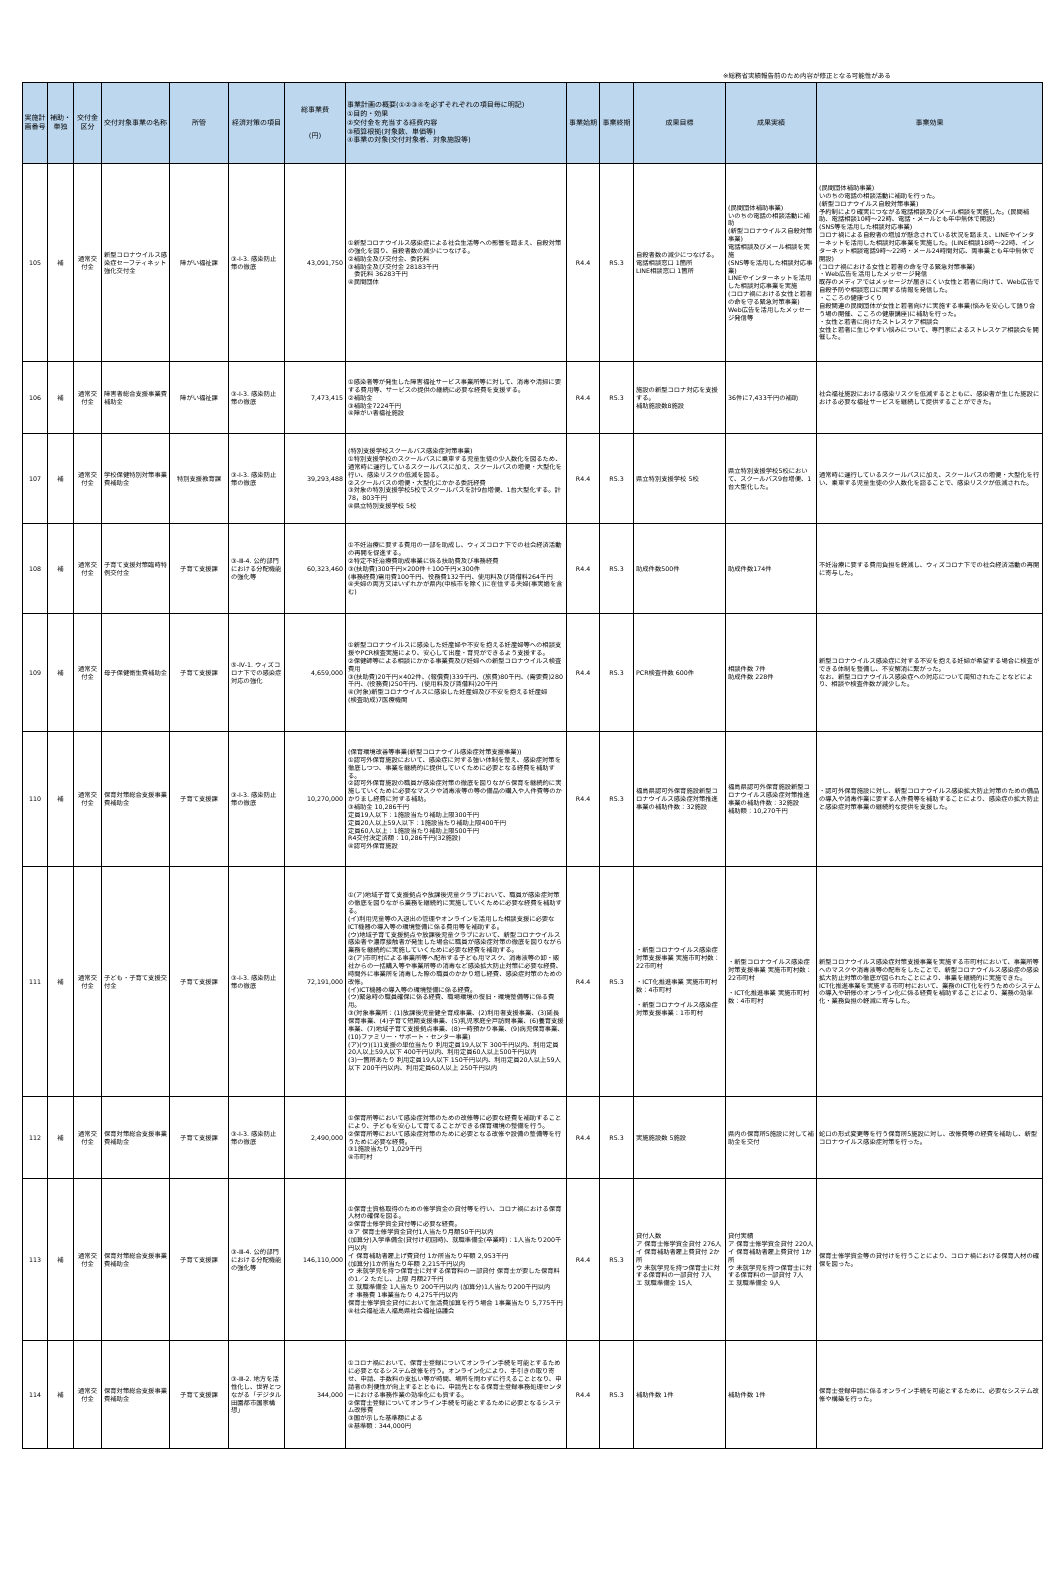※総務省実績報告前のため内容が修正となる可能性がある
| 実施計画番号 | 補助・単独 | 交付金区分 | 交付対象事業の名称 | 所管 | 経済対策の項目 | 総事業費 (円) | 事業計画の概要(①②③④を必ずそれぞれの項目毎に明記) ①目的・効果 ②交付金を充当する経費内容 ③積算根拠(対象数、単価等) ④事業の対象(交付対象者、対象施設等) | 事業始期 | 事業終期 | 成果目標 | 成果実績 | 事業効果 |
| --- | --- | --- | --- | --- | --- | --- | --- | --- | --- | --- | --- | --- |
| 105 | 補 | 通常交付金 | 新型コロナウイルス感染症セーフティネット強化交付金 | 障がい福祉課 | ③-Ⅰ-3. 感染防止策の徹底 | 43,091,750 | ①新型コロナウイルス感染症による社会生活等への影響を踏まえ、自殺対策の強化を図り、自殺者数の減少につなげる。 ②補助金及び交付金、委託料 ③補助金及び交付金 28183千円 委託料 36283千円 ④民間団体 | R4.4 | R5.3 | 自殺者数の減少につなげる。 電話相談窓口 1箇所 LINE相談窓口 1箇所 | (民間団体補助事業) いのちの電話の相談活動に補助 (新型コロナウイルス自殺対策事業) 電話相談及びメール相談を実施 (SNS等を活用した相談対応事業) LINEやインターネットを活用した相談対応事業を実施 (コロナ禍における女性と若者の命を守る緊急対策事業) Web広告を活用したメッセージ発信等 | (民間団体補助事業) いのちの電話の相談活動に補助を行った。 (新型コロナウイルス自殺対策事業) 予約制により確実につながる電話相談及びメール相談を実施した。(民間補助、電話相談10時～22時、電話・メールとも年中無休で開設) (SNS等を活用した相談対応事業) コロナ禍による自殺者の増加が懸念されている状況を踏まえ、LINEやインターネットを活用した相談対応事業を実施した。(LINE相談18時～22時、インターネット相談電話9時～22時・メール24時間対応、両事業とも年中無休で開設) (コロナ禍における女性と若者の命を守る緊急対策事業) ・Web広告を活用したメッセージ発信 既存のメディアではメッセージが届きにくい女性と若者に向けて、Web広告で自殺予防や相談窓口に関する情報を発信した。 ・こころの健康づくり 自殺関連の民間団体が女性と若者向けに実施する事業(悩みを安心して語り合う場の開催、こころの健康講座)に補助を行った。 ・女性と若者に向けたストレスケア相談会 女性と若者に生じやすい悩みについて、専門家によるストレスケア相談会を開催した。 |
| 106 | 補 | 通常交付金 | 障害者総合支援事業費補助金 | 障がい福祉課 | ③-Ⅰ-3. 感染防止策の徹底 | 7,473,415 | ①感染者等が発生した障害福祉サービス事業所等に対して、消毒や清掃に要する費用等、サービスの提供の継続に必要な経費を支援する。 ②補助金 ③補助金7224千円 ④障がい者福祉施設 | R4.4 | R5.3 | 施設の新型コロナ対応を支援する。 補助施設数8施設 | 36件に7,433千円の補助 | 社会福祉施設における感染リスクを低減するとともに、感染者が生じた施設における必要な福祉サービスを継続して提供することができた。 |
| 107 | 補 | 通常交付金 | 学校保健特別対策事業費補助金 | 特別支援教育課 | ③-Ⅰ-3. 感染防止策の徹底 | 39,293,488 | (特別支援学校スクールバス感染症対策事業) ①特別支援学校のスクールバスに乗車する児童生徒の少人数化を図るため、通常時に運行しているスクールバスに加え、スクールバスの増便・大型化を行い、感染リスクの低減を図る。 ②スクールバスの増便・大型化にかかる委託経費 ③対象の特別支援学校5校でスクールバスを計9台増便、1台大型化する。計 78，803千円 ④県立特別支援学校 5校 | R4.4 | R5.3 | 県立特別支援学校 5校 | 県立特別支援学校5校において、スクールバス9台増便、1台大型化した。 | 通常時に運行しているスクールバスに加え、スクールバスの増便・大型化を行い、乗車する児童生徒の少人数化を諮ることで、感染リスクが低減された。 |
| 108 | 補 | 通常交付金 | 子育て支援対策臨時特例交付金 | 子育て支援課 | ③-Ⅲ-4. 公的部門における分配機能の強化等 | 60,323,460 | ①不妊治療に要する費用の一部を助成し、ウィズコロナ下での社会経済活動の再開を促進する。 ②特定不妊治療費助成事業に係る扶助費及び事務経費 ③(扶助費)300千円×200件＋100千円×300件 (事務経費)需用費100千円、役務費132千円、使用料及び賃借料264千円 ④夫婦の両方又はいずれかが県内(中核市を除く)に在住する夫婦(事実婚を含む) | R4.4 | R5.3 | 助成件数500件 | 助成件数174件 | 不妊治療に要する費用負担を軽減し、ウィズコロナ下での社会経済活動の再開に寄与した。 |
| 109 | 補 | 通常交付金 | 母子保健衛生費補助金 | 子育て支援課 | ⑤-Ⅳ-1. ウィズコロナ下での感染症対応の強化 | 4,659,000 | ①新型コロナウイルスに感染した妊産婦や不安を抱える妊産婦等への相談支援やPCR検査実施により、安心して出産・育児ができるよう支援する。 ②保健師等による相談にかかる事業費及び妊婦への新型コロナウイルス検査費用 ③(扶助費)20千円×402件、(報償費)339千円、(旅費)80千円、(需要費)280千円、(役務費)250千円、(使用料及び賃借料)20千円 ④(対象)新型コロナウイルスに感染した妊産婦及び不安を抱える妊産婦 (検査助成)7医療機関 | R4.4 | R5.3 | PCR検査件数 600件 | 相談件数 7件 助成件数 228件 | 新型コロナウイルス感染症に対する不安を抱える妊婦が希望する場合に検査ができる体制を整備し、不安解消に繋がった。 なお、新型コロナウイルス感染症への対応について周知されたことなどにより、相談や検査件数が減少した。 |
| 110 | 補 | 通常交付金 | 保育対策総合支援事業費補助金 | 子育て支援課 | ③-Ⅰ-3. 感染防止策の徹底 | 10,270,000 | (保育環境改善等事業(新型コロナウイル感染症対策支援事業)) ①認可外保育施設において、感染症に対する強い体制を整え、感染症対策を徹底しつつ、事業を継続的に提供していくために必要となる経費を補助する。 ②認可外保育施設の職員が感染症対策の徹底を図りながら保育を継続的に実施していくために必要なマスクや消毒液等の等の備品の購入や人件費等のかかりまし経費に対する補助。 ③補助金 10,286千円 定員19人以下：1施設当たり補助上限300千円 定員20人以上59人以下：1施設当たり補助上限400千円 定員60人以上：1施設当たり補助上限500千円 R4交付決定済額：10,286千円(32施設) ④認可外保育施設 | R4.4 | R5.3 | 福島県認可外保育施設新型コロナウイルス感染症対策推進事業の補助件数：32施設 | 福島県認可外保育施設新型コロナウイルス感染症対策推進事業の補助件数：32施設 補助額：10,270千円 | ・認可外保育施設に対し、新型コロナウイルス感染拡大防止対策のための備品の導入や消毒作業に要する人件費等を補助することにより、感染症の拡大防止と感染症対策事業の継続的な提供を支援した。 |
| 111 | 補 | 通常交付金 | 子ども・子育て支援交付金 | 子育て支援課 | ③-Ⅰ-3. 感染防止策の徹底 | 72,191,000 | ①(ア)地域子育て支援拠点や放課後児童クラブにおいて、職員が感染症対策の徹底を図りながら業務を継続的に実施していくために必要な経費を補助する。 (イ)利用児童等の入退出の管理やオンラインを活用した相談支援に必要なICT機器の導入等の環境整備に係る費用等を補助する。 (ウ)地域子育て支援拠点や放課後児童クラブにおいて、新型コロナウイルス感染者や濃厚接触者が発生した場合に職員が感染症対策の徹底を図りながら業務を継続的に実施していくために必要な経費を補助する。 ②(ア)市町村による事業所等へ配布する子ども用マスク、消毒液等の卸・販社からの一括購入等や事業所等の消毒など感染拡大防止対策に必要な経費、時間外に事業所を消毒した際の職員のかかり増し経費、感染症対策のための改修。 (イ)ICT機器の導入等の環境整備に係る経費。 (ウ)緊急時の職員確保に係る経費、職場環境の復旧・環境整備等に係る費用。 ③(対象事業所：(1)放課後児童健全育成事業、(2)利用者支援事業、(3)延長保育事業、(4)子育て短期支援事業、(5)乳児家庭全戸訪問事業、(6)養育支援事業、(7)地域子育て支援拠点事業、(8)一時預かり事業、(9)病児保育事業、(10)ファミリー・サポート・センター事業) (ア)(ウ)(1)1支援の単位当たり 利用定員19人以下 300千円以内、利用定員20人以上59人以下 400千円以内、利用定員60人以上500千円以内 (3)一箇所あたり 利用定員19人以下 150千円以内、利用定員20人以上59人以下 200千円以内、利用定員60人以上 250千円以内 | R4.4 | R5.3 | ・新型コロナウイルス感染症対策支援事業 実施市町村数：22市町村 ・ICT化推進事業 実施市町村数：4市町村 ・新型コロナウイルス感染症対策支援事業：1市町村 | ・新型コロナウイルス感染症対策支援事業 実施市町村数：22市町村 ・ICT化推進事業 実施市町村数：4市町村 | 新型コロナウイルス感染症対策支援事業を実施する市町村において、事業所等へのマスクや消毒液等の配布をしたことで、新型コロナウイルス感染症の感染拡大防止対策の徹底が図られたことにより、事業を継続的に実施できた。 ICT化推進事業を実施する市町村において、業務のICT化を行うためのシステムの導入や研修のオンライン化に係る経費を補助することにより、業務の効率化・業務負担の軽減に寄与した。 |
| 112 | 補 | 通常交付金 | 保育対策総合支援事業費補助金 | 子育て支援課 | ③-Ⅰ-3. 感染防止策の徹底 | 2,490,000 | ①保育所等において感染症対策のための改修等に必要な経費を補助することにより、子どもを安心して育てることができる保育環境の整備を行う。 ②保育所等において感染症対策のために必要となる改修や設備の整備等を行うために必要な経費。 ③1施設当たり 1,029千円 ④市町村 | R4.4 | R5.3 | 実施施設数 5施設 | 県内の保育所5施設に対して補助金を交付 | 蛇口の形式変更等を行う保育所5施設に対し、改修費等の経費を補助し、新型コロナウイルス感染症対策を行った。 |
| 113 | 補 | 通常交付金 | 保育対策総合支援事業費補助金 | 子育て支援課 | ③-Ⅲ-4. 公的部門における分配機能の強化等 | 146,110,000 | ①保育士資格取得のための修学資金の貸付等を行い、コロナ禍における保育人材の確保を図る。 ②保育士修学資金貸付等に必要な経費。 ③ア 保育士修学資金貸付1人当たり月額50千円以内 (加算分)入学準備金(貸付け初回時)、就職準備金(卒業時)：1人当たり200千円以内 イ 保育補助者雇上げ費貸付 1か所当たり年額 2,953千円 (加算分)1か所当たり年額 2,215千円以内 ウ 未就学児を持つ保育士に対する保育料の一部貸付 保育士が要した保育料の1／2 ただし、上限 月額27千円 エ 就職準備金 1人当たり 200千円以内 (加算分)1人当たり200千円以内 オ 事務費 1事業当たり 4,275千円以内 保育士修学資金貸付において生活費加算を行う場合 1事業当たり 5,775千円 ④社会福祉法人福島県社会福祉協議会 | R4.4 | R5.3 | 貸付人数 ア 保育士修学資金貸付 276人 イ 保育補助者雇上費貸付 2か所 ウ 未就学児を持つ保育士に対する保育料の一部貸付 7人 エ 就職準備金 15人 | 貸付実績 ア 保育士修学資金貸付 220人 イ 保育補助者雇上費貸付 1か所 ウ 未就学児を持つ保育士に対する保育料の一部貸付 7人 エ 就職準備金 9人 | 保育士修学資金等の貸付けを行うことにより、コロナ禍における保育人材の確保を図った。 |
| 114 | 補 | 通常交付金 | 保育対策総合支援事業費補助金 | 子育て支援課 | ③-Ⅲ-2. 地方を活性化し、世界とつながる「デジタル田園都市国家構想」 | 344,000 | ①コロナ禍において、保育士登録についてオンライン手続を可能とするために必要となるシステム改修を行う。オンライン化により、手引きの取り寄せ、申請、手数料の支払い等が時間、場所を問わずに行えることとなり、申請者の利便性が向上するとともに、申請先となる保育士登録事務処理センターにおける事務作業の効率化にも資する。 ②保育士登録についてオンライン手続を可能とするために必要となるシステム改修費 ③国が示した基準額による ④基準額：344,000円 | R4.4 | R5.3 | 補助件数 1件 | 補助件数 1件 | 保育士登録申請に係るオンライン手続を可能とするために、必要なシステム改修や構築を行った。 |